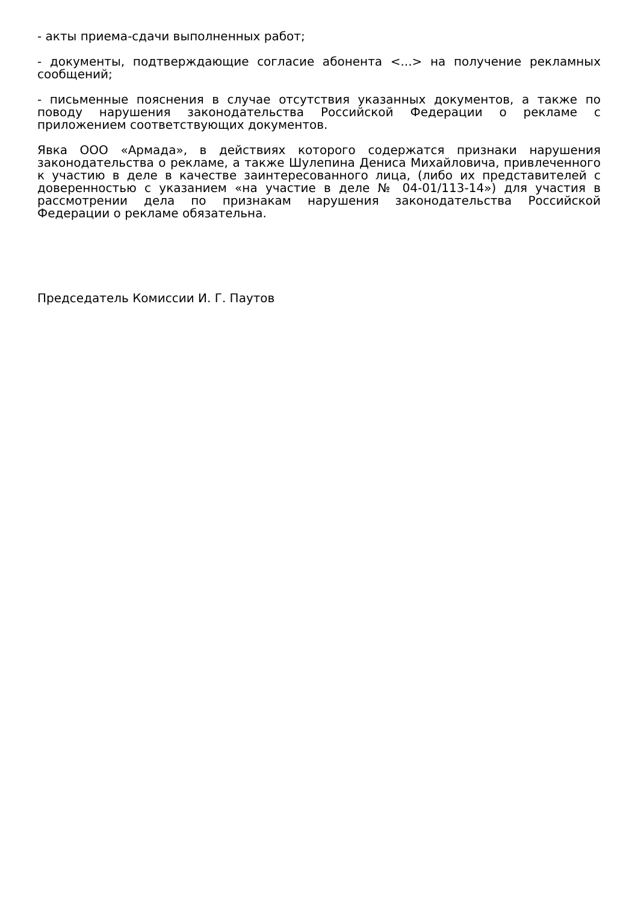- акты приема-сдачи выполненных работ;
- документы, подтверждающие согласие абонента <...> на получение рекламных сообщений;
- письменные пояснения в случае отсутствия указанных документов, а также по поводу нарушения законодательства Российской Федерации о рекламе с приложением соответствующих документов.
Явка ООО «Армада», в действиях которого содержатся признаки нарушения законодательства о рекламе, а также Шулепина Дениса Михайловича, привлеченного к участию в деле в качестве заинтересованного лица, (либо их представителей с доверенностью с указанием «на участие в деле № 04-01/113-14») для участия в рассмотрении дела по признакам нарушения законодательства Российской Федерации о рекламе обязательна.
Председатель Комиссии И. Г. Паутов